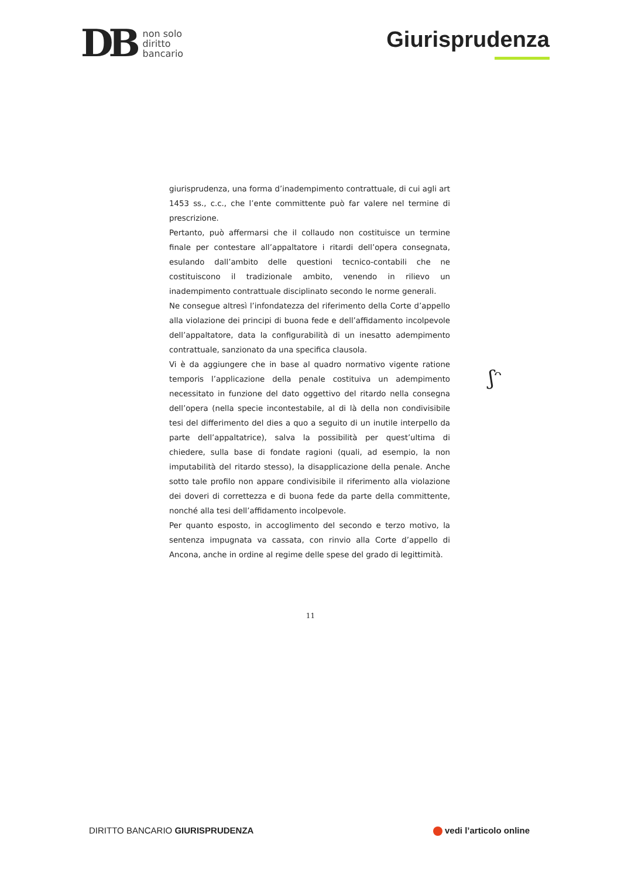DB
non solo
diritto
bancario
Giurisprudenza
giurisprudenza, una forma d’inadempimento contrattuale, di cui agli art 1453 ss., c.c., che l’ente committente può far valere nel termine di prescrizione.
Pertanto, può affermarsi che il collaudo non costituisce un termine finale per contestare all’appaltatore i ritardi dell’opera consegnata, esulando dall’ambito delle questioni tecnico-contabili che ne costituiscono il tradizionale ambito, venendo in rilievo un inadempimento contrattuale disciplinato secondo le norme generali.
Ne consegue altresì l’infondatezza del riferimento della Corte d’appello alla violazione dei principi di buona fede e dell’affidamento incolpevole dell’appaltatore, data la configurabilità di un inesatto adempimento contrattuale, sanzionato da una specifica clausola.
Vi è da aggiungere che in base al quadro normativo vigente ratione temporis l’applicazione della penale costituiva un adempimento necessitato in funzione del dato oggettivo del ritardo nella consegna dell’opera (nella specie incontestabile, al di là della non condivisibile tesi del differimento del dies a quo a seguito di un inutile interpello da parte dell’appaltatrice), salva la possibilità per quest’ultima di chiedere, sulla base di fondate ragioni (quali, ad esempio, la non imputabilità del ritardo stesso), la disapplicazione della penale. Anche sotto tale profilo non appare condivisibile il riferimento alla violazione dei doveri di correttezza e di buona fede da parte della committente, nonché alla tesi dell’affidamento incolpevole.
Per quanto esposto, in accoglimento del secondo e terzo motivo, la sentenza impugnata va cassata, con rinvio alla Corte d’appello di Ancona, anche in ordine al regime delle spese del grado di legittimità.
ʃᵔ
11
DIRITTO BANCARIO GIURISPRUDENZA
vedi l’articolo online